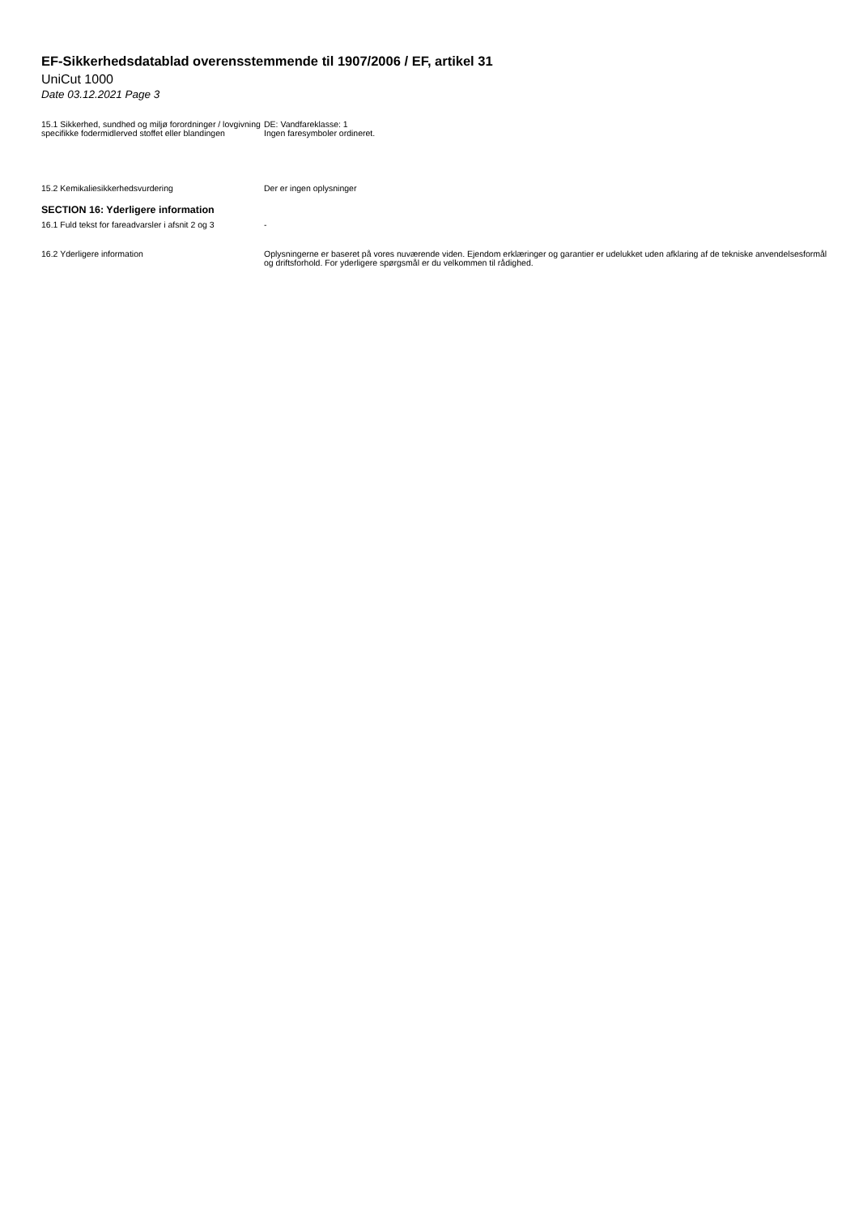EF-Sikkerhedsdatablad overensstemmende til 1907/2006 / EF, artikel 31
UniCut 1000
Date 03.12.2021 Page 3
15.1 Sikkerhed, sundhed og miljø forordninger / lovgivning specifikke fodermidlerved stoffet eller blandingen
DE: Vandfareklasse: 1
Ingen faresymboler ordineret.
15.2 Kemikaliesikkerhedsvurdering Der er ingen oplysninger
SECTION 16: Yderligere information
16.1 Fuld tekst for fareadvarsler i afsnit 2 og 3
-
16.2 Yderligere information Oplysningerne er baseret på vores nuværende viden. Ejendom erklæringer og garantier er udelukket uden afklaring af de tekniske anvendelsesformål og driftsforhold. For yderligere spørgsmål er du velkommen til rådighed.